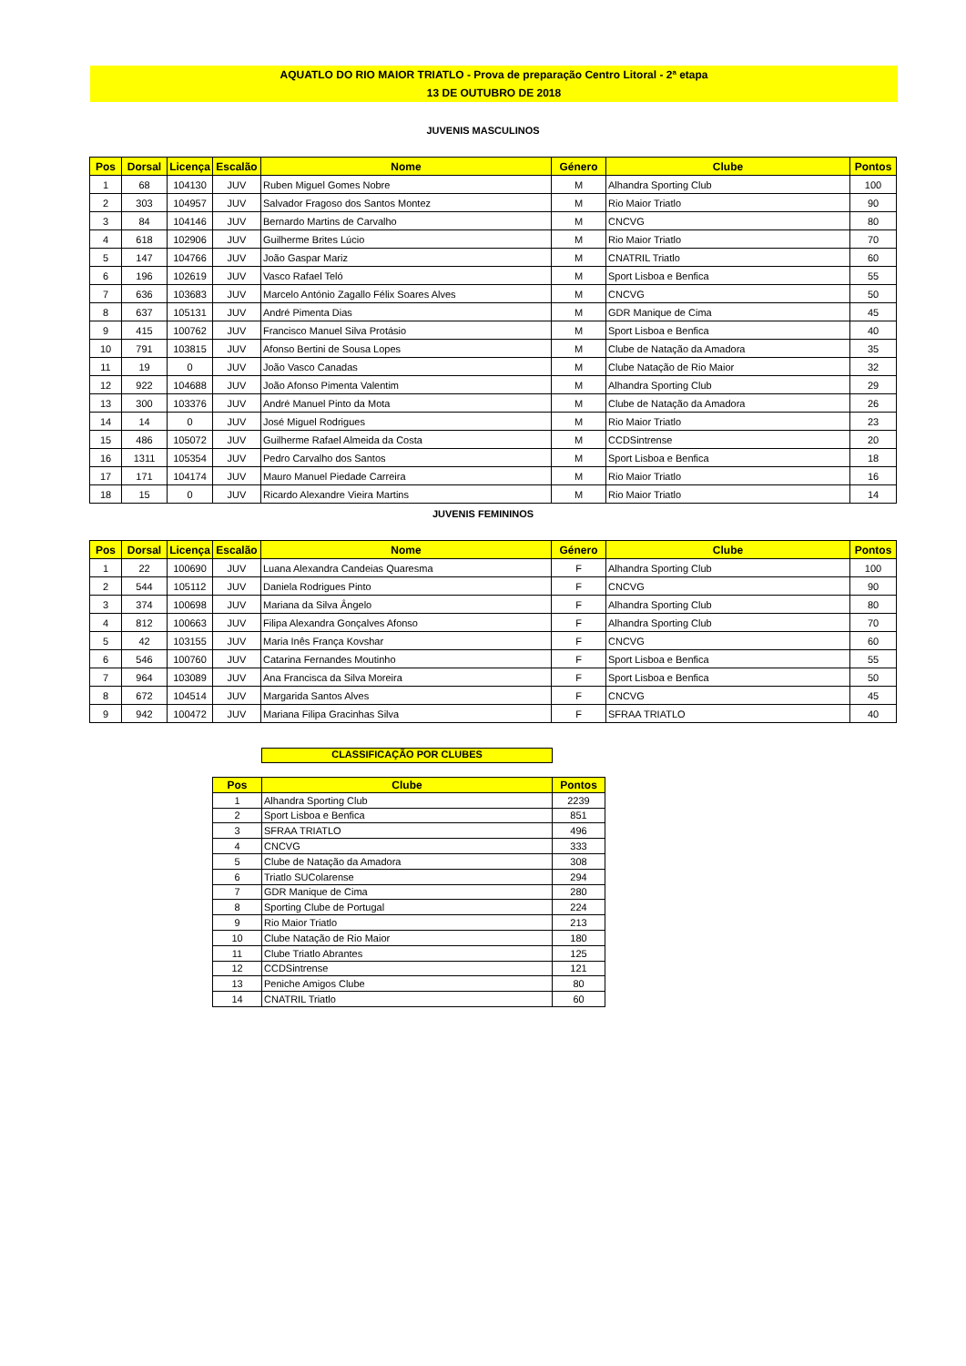AQUATLO DO RIO MAIOR TRIATLO - Prova de preparação Centro Litoral - 2ª etapa
13 DE OUTUBRO DE 2018
JUVENIS MASCULINOS
| Pos | Dorsal | Licença | Escalão | Nome | Género | Clube | Pontos |
| --- | --- | --- | --- | --- | --- | --- | --- |
| 1 | 68 | 104130 | JUV | Ruben Miguel Gomes Nobre | M | Alhandra Sporting Club | 100 |
| 2 | 303 | 104957 | JUV | Salvador Fragoso dos Santos Montez | M | Rio Maior Triatlo | 90 |
| 3 | 84 | 104146 | JUV | Bernardo Martins de Carvalho | M | CNCVG | 80 |
| 4 | 618 | 102906 | JUV | Guilherme Brites Lúcio | M | Rio Maior Triatlo | 70 |
| 5 | 147 | 104766 | JUV | João Gaspar Mariz | M | CNATRIL Triatlo | 60 |
| 6 | 196 | 102619 | JUV | Vasco Rafael Teló | M | Sport Lisboa e Benfica | 55 |
| 7 | 636 | 103683 | JUV | Marcelo António Zagallo Félix Soares Alves | M | CNCVG | 50 |
| 8 | 637 | 105131 | JUV | André Pimenta Dias | M | GDR Manique de Cima | 45 |
| 9 | 415 | 100762 | JUV | Francisco Manuel Silva Protásio | M | Sport Lisboa e Benfica | 40 |
| 10 | 791 | 103815 | JUV | Afonso Bertini de Sousa Lopes | M | Clube de Natação da Amadora | 35 |
| 11 | 19 | 0 | JUV | João Vasco Canadas | M | Clube Natação de Rio Maior | 32 |
| 12 | 922 | 104688 | JUV | João Afonso Pimenta Valentim | M | Alhandra Sporting Club | 29 |
| 13 | 300 | 103376 | JUV | André Manuel Pinto da Mota | M | Clube de Natação da Amadora | 26 |
| 14 | 14 | 0 | JUV | José Miguel Rodrigues | M | Rio Maior Triatlo | 23 |
| 15 | 486 | 105072 | JUV | Guilherme Rafael Almeida da Costa | M | CCDSintrense | 20 |
| 16 | 1311 | 105354 | JUV | Pedro Carvalho dos Santos | M | Sport Lisboa e Benfica | 18 |
| 17 | 171 | 104174 | JUV | Mauro Manuel Piedade Carreira | M | Rio Maior Triatlo | 16 |
| 18 | 15 | 0 | JUV | Ricardo Alexandre Vieira Martins | M | Rio Maior Triatlo | 14 |
JUVENIS FEMININOS
| Pos | Dorsal | Licença | Escalão | Nome | Género | Clube | Pontos |
| --- | --- | --- | --- | --- | --- | --- | --- |
| 1 | 22 | 100690 | JUV | Luana Alexandra Candeias Quaresma | F | Alhandra Sporting Club | 100 |
| 2 | 544 | 105112 | JUV | Daniela Rodrigues Pinto | F | CNCVG | 90 |
| 3 | 374 | 100698 | JUV | Mariana da Silva Ângelo | F | Alhandra Sporting Club | 80 |
| 4 | 812 | 100663 | JUV | Filipa Alexandra Gonçalves Afonso | F | Alhandra Sporting Club | 70 |
| 5 | 42 | 103155 | JUV | Maria Inês França Kovshar | F | CNCVG | 60 |
| 6 | 546 | 100760 | JUV | Catarina Fernandes Moutinho | F | Sport Lisboa e Benfica | 55 |
| 7 | 964 | 103089 | JUV | Ana Francisca da Silva Moreira | F | Sport Lisboa e Benfica | 50 |
| 8 | 672 | 104514 | JUV | Margarida Santos Alves | F | CNCVG | 45 |
| 9 | 942 | 100472 | JUV | Mariana Filipa Gracinhas Silva | F | SFRAA TRIATLO | 40 |
CLASSIFICAÇÃO POR CLUBES
| Pos | Clube | Pontos |
| --- | --- | --- |
| 1 | Alhandra Sporting Club | 2239 |
| 2 | Sport Lisboa e Benfica | 851 |
| 3 | SFRAA TRIATLO | 496 |
| 4 | CNCVG | 333 |
| 5 | Clube de Natação da Amadora | 308 |
| 6 | Triatlo SUColarense | 294 |
| 7 | GDR Manique de Cima | 280 |
| 8 | Sporting Clube de Portugal | 224 |
| 9 | Rio Maior Triatlo | 213 |
| 10 | Clube Natação de Rio Maior | 180 |
| 11 | Clube Triatlo Abrantes | 125 |
| 12 | CCDSintrense | 121 |
| 13 | Peniche Amigos Clube | 80 |
| 14 | CNATRIL Triatlo | 60 |